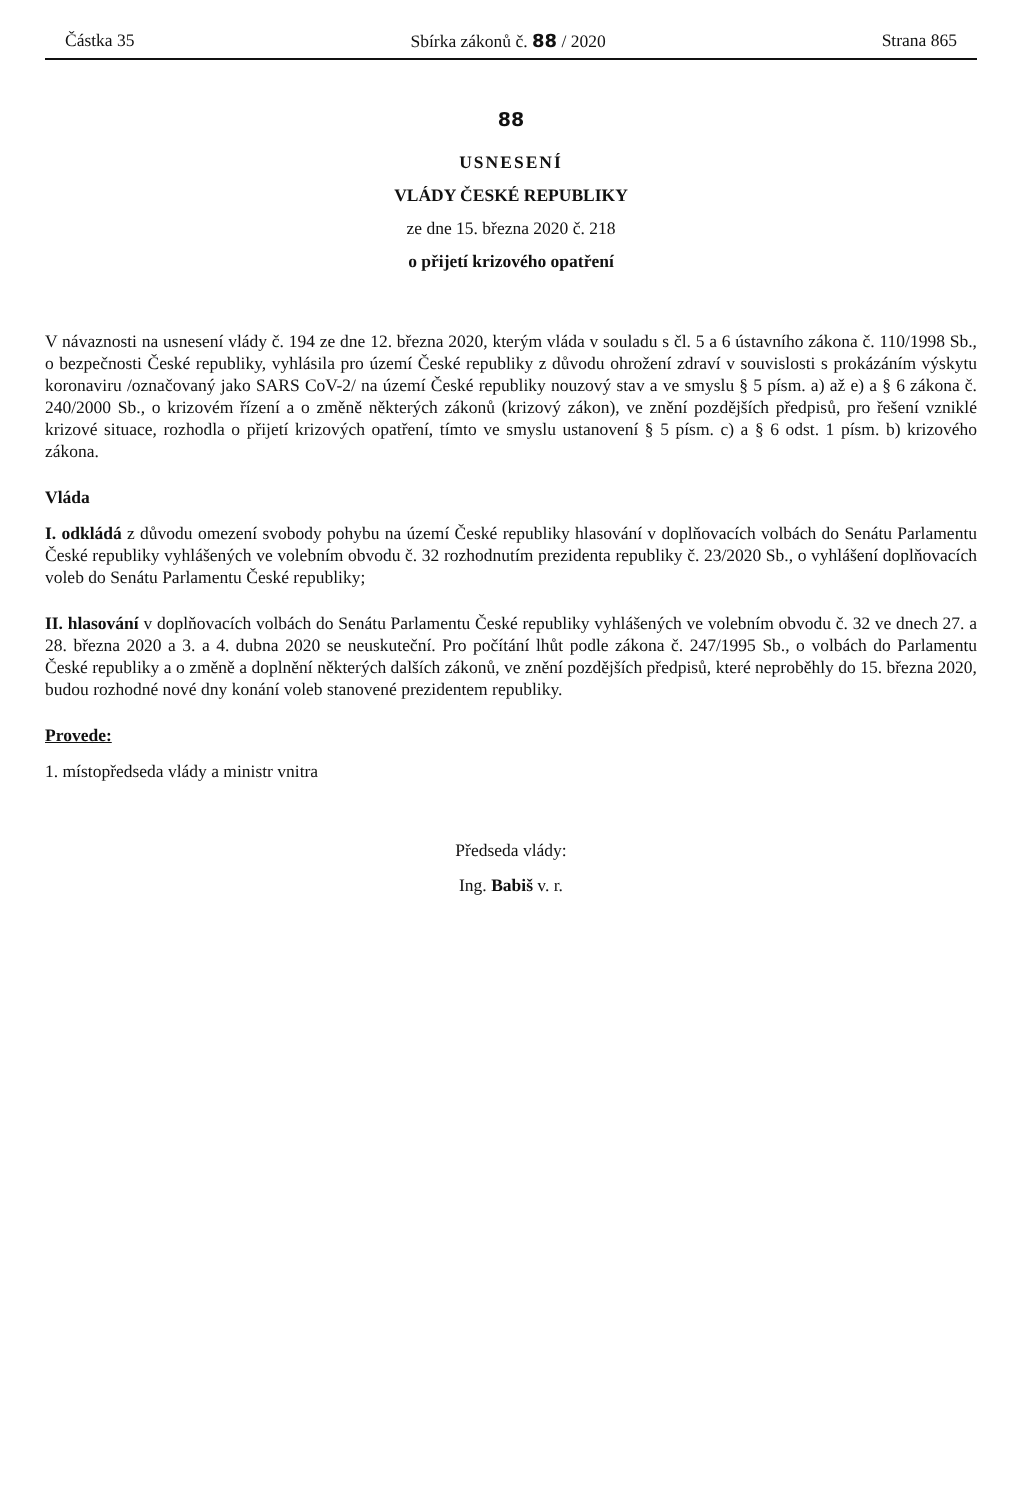Částka 35 Sbírka zákonů č. 88 / 2020 Strana 865
88
USNESENÍ
VLÁDY ČESKÉ REPUBLIKY
ze dne 15. března 2020 č. 218
o přijetí krizového opatření
V návaznosti na usnesení vlády č. 194 ze dne 12. března 2020, kterým vláda v souladu s čl. 5 a 6 ústavního zákona č. 110/1998 Sb., o bezpečnosti České republiky, vyhlásila pro území České republiky z důvodu ohrožení zdraví v souvislosti s prokázáním výskytu koronaviru /označovaný jako SARS CoV-2/ na území České republiky nouzový stav a ve smyslu § 5 písm. a) až e) a § 6 zákona č. 240/2000 Sb., o krizovém řízení a o změně některých zákonů (krizový zákon), ve znění pozdějších předpisů, pro řešení vzniklé krizové situace, rozhodla o přijetí krizových opatření, tímto ve smyslu ustanovení § 5 písm. c) a § 6 odst. 1 písm. b) krizového zákona.
Vláda
I. odkládá z důvodu omezení svobody pohybu na území České republiky hlasování v doplňovacích volbách do Senátu Parlamentu České republiky vyhlášených ve volebním obvodu č. 32 rozhodnutím prezidenta republiky č. 23/2020 Sb., o vyhlášení doplňovacích voleb do Senátu Parlamentu České republiky;
II. hlasování v doplňovacích volbách do Senátu Parlamentu České republiky vyhlášených ve volebním obvodu č. 32 ve dnech 27. a 28. března 2020 a 3. a 4. dubna 2020 se neuskuteční. Pro počítání lhůt podle zákona č. 247/1995 Sb., o volbách do Parlamentu České republiky a o změně a doplnění některých dalších zákonů, ve znění pozdějších předpisů, které neproběhly do 15. března 2020, budou rozhodné nové dny konání voleb stanovené prezidentem republiky.
Provede:
1. místopředseda vlády a ministr vnitra
Předseda vlády:
Ing. Babiš v. r.